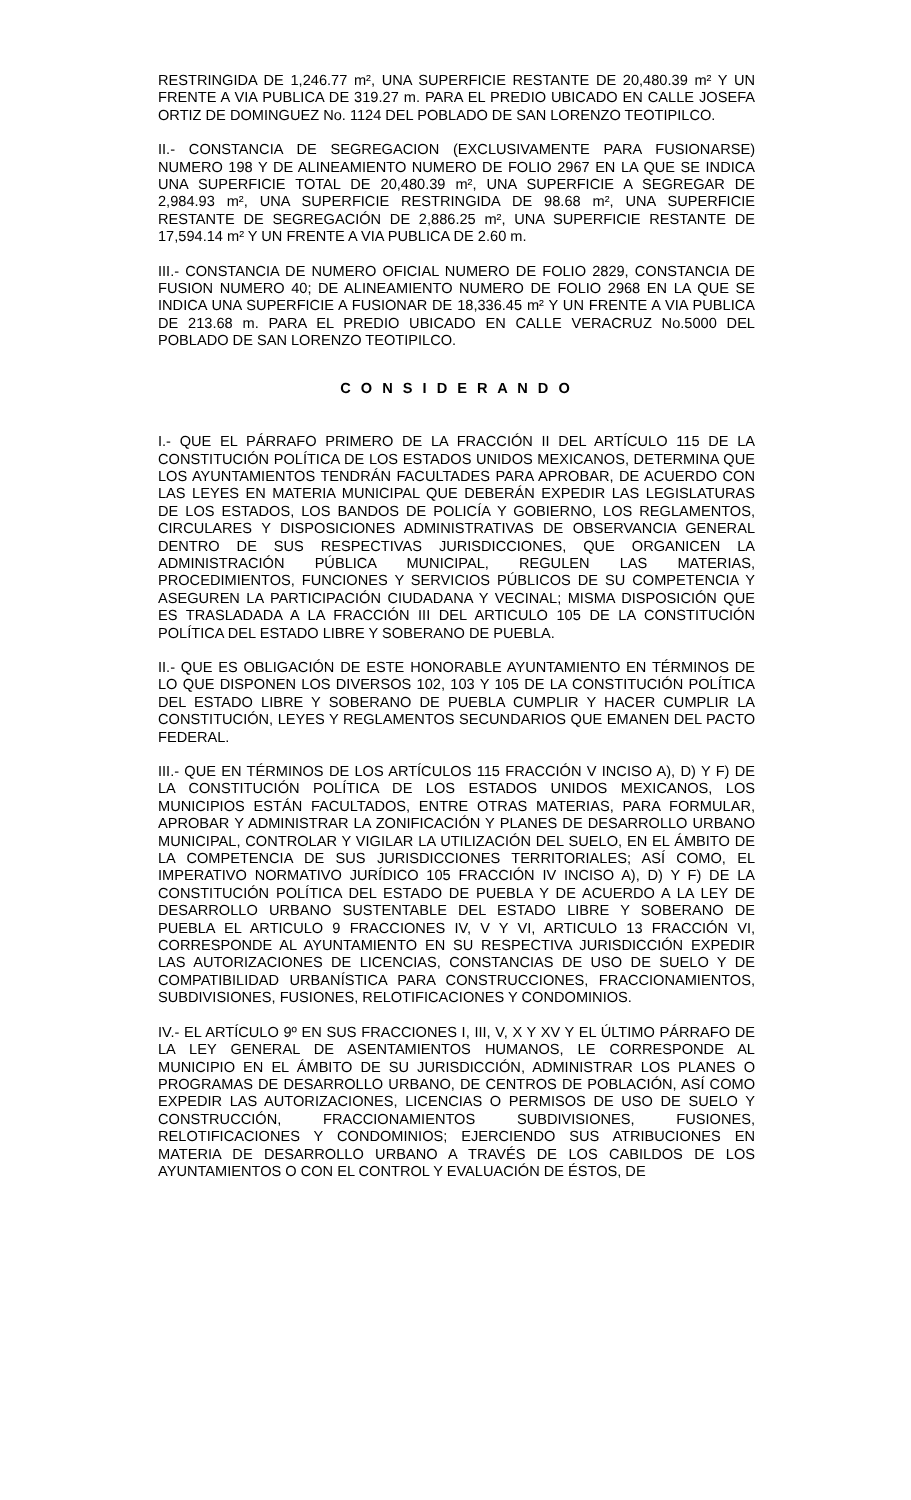RESTRINGIDA DE 1,246.77 m², UNA SUPERFICIE RESTANTE DE 20,480.39 m² Y UN FRENTE A VIA PUBLICA DE 319.27 m. PARA EL PREDIO UBICADO EN CALLE JOSEFA ORTIZ DE DOMINGUEZ No. 1124 DEL POBLADO DE SAN LORENZO TEOTIPILCO.
II.- CONSTANCIA DE SEGREGACION (EXCLUSIVAMENTE PARA FUSIONARSE) NUMERO 198 Y DE ALINEAMIENTO NUMERO DE FOLIO 2967 EN LA QUE SE INDICA UNA SUPERFICIE TOTAL DE 20,480.39 m², UNA SUPERFICIE A SEGREGAR DE 2,984.93 m², UNA SUPERFICIE RESTRINGIDA DE 98.68 m², UNA SUPERFICIE RESTANTE DE SEGREGACIÓN DE 2,886.25 m², UNA SUPERFICIE RESTANTE DE 17,594.14 m² Y UN FRENTE A VIA PUBLICA DE 2.60 m.
III.- CONSTANCIA DE NUMERO OFICIAL NUMERO DE FOLIO 2829, CONSTANCIA DE FUSION NUMERO 40; DE ALINEAMIENTO NUMERO DE FOLIO 2968 EN LA QUE SE INDICA UNA SUPERFICIE A FUSIONAR DE 18,336.45 m² Y UN FRENTE A VIA PUBLICA DE 213.68 m. PARA EL PREDIO UBICADO EN CALLE VERACRUZ No.5000 DEL POBLADO DE SAN LORENZO TEOTIPILCO.
C O N S I D E R A N D O
I.- QUE EL PÁRRAFO PRIMERO DE LA FRACCIÓN II DEL ARTÍCULO 115 DE LA CONSTITUCIÓN POLÍTICA DE LOS ESTADOS UNIDOS MEXICANOS, DETERMINA QUE LOS AYUNTAMIENTOS TENDRÁN FACULTADES PARA APROBAR, DE ACUERDO CON LAS LEYES EN MATERIA MUNICIPAL QUE DEBERÁN EXPEDIR LAS LEGISLATURAS DE LOS ESTADOS, LOS BANDOS DE POLICÍA Y GOBIERNO, LOS REGLAMENTOS, CIRCULARES Y DISPOSICIONES ADMINISTRATIVAS DE OBSERVANCIA GENERAL DENTRO DE SUS RESPECTIVAS JURISDICCIONES, QUE ORGANICEN LA ADMINISTRACIÓN PÚBLICA MUNICIPAL, REGULEN LAS MATERIAS, PROCEDIMIENTOS, FUNCIONES Y SERVICIOS PÚBLICOS DE SU COMPETENCIA Y ASEGUREN LA PARTICIPACIÓN CIUDADANA Y VECINAL; MISMA DISPOSICIÓN QUE ES TRASLADADA A LA FRACCIÓN III DEL ARTICULO 105 DE LA CONSTITUCIÓN POLÍTICA DEL ESTADO LIBRE Y SOBERANO DE PUEBLA.
II.- QUE ES OBLIGACIÓN DE ESTE HONORABLE AYUNTAMIENTO EN TÉRMINOS DE LO QUE DISPONEN LOS DIVERSOS 102, 103 Y 105 DE LA CONSTITUCIÓN POLÍTICA DEL ESTADO LIBRE Y SOBERANO DE PUEBLA CUMPLIR Y HACER CUMPLIR LA CONSTITUCIÓN, LEYES Y REGLAMENTOS SECUNDARIOS QUE EMANEN DEL PACTO FEDERAL.
III.- QUE EN TÉRMINOS DE LOS ARTÍCULOS 115 FRACCIÓN V INCISO A), D) Y F) DE LA CONSTITUCIÓN POLÍTICA DE LOS ESTADOS UNIDOS MEXICANOS, LOS MUNICIPIOS ESTÁN FACULTADOS, ENTRE OTRAS MATERIAS, PARA FORMULAR, APROBAR Y ADMINISTRAR LA ZONIFICACIÓN Y PLANES DE DESARROLLO URBANO MUNICIPAL, CONTROLAR Y VIGILAR LA UTILIZACIÓN DEL SUELO, EN EL ÁMBITO DE LA COMPETENCIA DE SUS JURISDICCIONES TERRITORIALES; ASÍ COMO, EL IMPERATIVO NORMATIVO JURÍDICO 105 FRACCIÓN IV INCISO A), D) Y F) DE LA CONSTITUCIÓN POLÍTICA DEL ESTADO DE PUEBLA Y DE ACUERDO A LA LEY DE DESARROLLO URBANO SUSTENTABLE DEL ESTADO LIBRE Y SOBERANO DE PUEBLA EL ARTICULO 9 FRACCIONES IV, V Y VI, ARTICULO 13 FRACCIÓN VI, CORRESPONDE AL AYUNTAMIENTO EN SU RESPECTIVA JURISDICCIÓN EXPEDIR LAS AUTORIZACIONES DE LICENCIAS, CONSTANCIAS DE USO DE SUELO Y DE COMPATIBILIDAD URBANÍSTICA PARA CONSTRUCCIONES, FRACCIONAMIENTOS, SUBDIVISIONES, FUSIONES, RELOTIFICACIONES Y CONDOMINIOS.
IV.- EL ARTÍCULO 9º EN SUS FRACCIONES I, III, V, X Y XV Y EL ÚLTIMO PÁRRAFO DE LA LEY GENERAL DE ASENTAMIENTOS HUMANOS, LE CORRESPONDE AL MUNICIPIO EN EL ÁMBITO DE SU JURISDICCIÓN, ADMINISTRAR LOS PLANES O PROGRAMAS DE DESARROLLO URBANO, DE CENTROS DE POBLACIÓN, ASÍ COMO EXPEDIR LAS AUTORIZACIONES, LICENCIAS O PERMISOS DE USO DE SUELO Y CONSTRUCCIÓN, FRACCIONAMIENTOS SUBDIVISIONES, FUSIONES, RELOTIFICACIONES Y CONDOMINIOS; EJERCIENDO SUS ATRIBUCIONES EN MATERIA DE DESARROLLO URBANO A TRAVÉS DE LOS CABILDOS DE LOS AYUNTAMIENTOS O CON EL CONTROL Y EVALUACIÓN DE ÉSTOS, DE